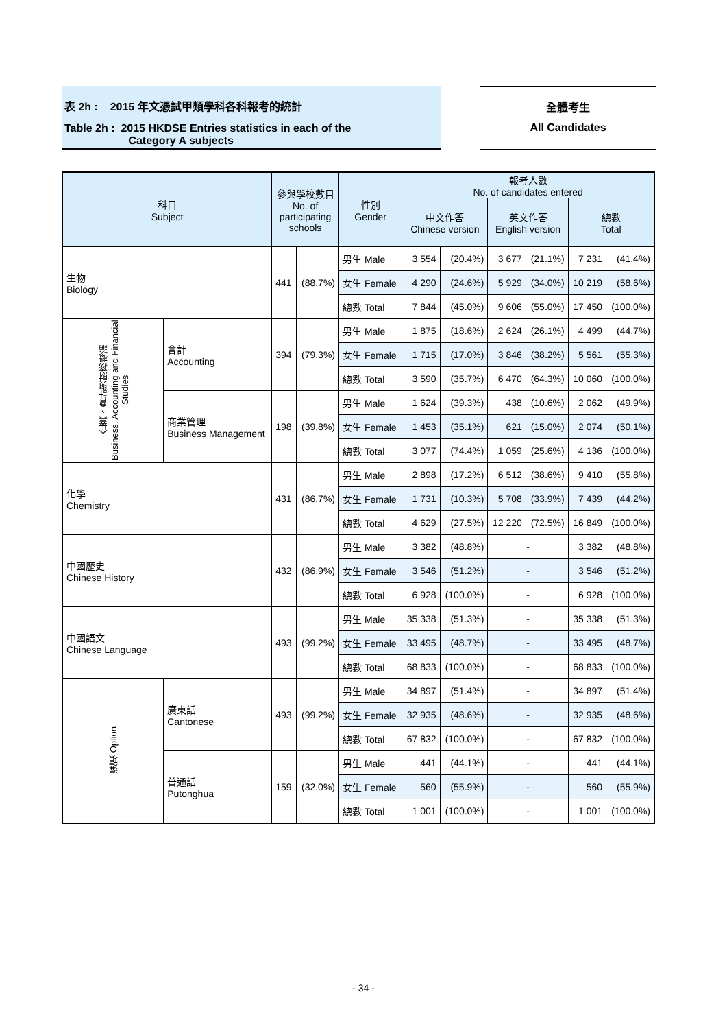表 2h : 2015 年文憑試甲類學科各科報考的統計
Table 2h : 2015 HKDSE Entries statistics in each of the
Category A subjects
全體考生
All Candidates
| 科目 Subject | | 參與學校數目 No. of participating schools | | 性別 Gender | 報考人數 No. of candidates entered | | | | | |
| --- | --- | --- | --- | --- | --- | --- | --- | --- | --- | --- |
| | | | | | 中文作答 Chinese version | | 英文作答 English version | | 總數 Total | |
| 生物 Biology | | 441 | (88.7%) | 男生 Male | 3 554 | (20.4%) | 3 677 | (21.1%) | 7 231 | (41.4%) |
| | | | | 女生 Female | 4 290 | (24.6%) | 5 929 | (34.0%) | 10 219 | (58.6%) |
| | | | | 總數 Total | 7 844 | (45.0%) | 9 606 | (55.0%) | 17 450 | (100.0%) |
| 企業、會計與財務概論 Business, Accounting and Financial Studies | 會計 Accounting | 394 | (79.3%) | 男生 Male | 1 875 | (18.6%) | 2 624 | (26.1%) | 4 499 | (44.7%) |
| | | | | 女生 Female | 1 715 | (17.0%) | 3 846 | (38.2%) | 5 561 | (55.3%) |
| | | | | 總數 Total | 3 590 | (35.7%) | 6 470 | (64.3%) | 10 060 | (100.0%) |
| | 商業管理 Business Management | 198 | (39.8%) | 男生 Male | 1 624 | (39.3%) | 438 | (10.6%) | 2 062 | (49.9%) |
| | | | | 女生 Female | 1 453 | (35.1%) | 621 | (15.0%) | 2 074 | (50.1%) |
| | | | | 總數 Total | 3 077 | (74.4%) | 1 059 | (25.6%) | 4 136 | (100.0%) |
| 化學 Chemistry | | 431 | (86.7%) | 男生 Male | 2 898 | (17.2%) | 6 512 | (38.6%) | 9 410 | (55.8%) |
| | | | | 女生 Female | 1 731 | (10.3%) | 5 708 | (33.9%) | 7 439 | (44.2%) |
| | | | | 總數 Total | 4 629 | (27.5%) | 12 220 | (72.5%) | 16 849 | (100.0%) |
| 中國歷史 Chinese History | | 432 | (86.9%) | 男生 Male | 3 382 | (48.8%) | - | | 3 382 | (48.8%) |
| | | | | 女生 Female | 3 546 | (51.2%) | - | | 3 546 | (51.2%) |
| | | | | 總數 Total | 6 928 | (100.0%) | - | | 6 928 | (100.0%) |
| 中國語文 Chinese Language | | 493 | (99.2%) | 男生 Male | 35 338 | (51.3%) | - | | 35 338 | (51.3%) |
| | | | | 女生 Female | 33 495 | (48.7%) | - | | 33 495 | (48.7%) |
| | | | | 總數 Total | 68 833 | (100.0%) | - | | 68 833 | (100.0%) |
| 選項 Option | 廣東話 Cantonese | 493 | (99.2%) | 男生 Male | 34 897 | (51.4%) | - | | 34 897 | (51.4%) |
| | | | | 女生 Female | 32 935 | (48.6%) | - | | 32 935 | (48.6%) |
| | | | | 總數 Total | 67 832 | (100.0%) | - | | 67 832 | (100.0%) |
| | 普通話 Putonghua | 159 | (32.0%) | 男生 Male | 441 | (44.1%) | - | | 441 | (44.1%) |
| | | | | 女生 Female | 560 | (55.9%) | - | | 560 | (55.9%) |
| | | | | 總數 Total | 1 001 | (100.0%) | - | | 1 001 | (100.0%) |
- 34 -